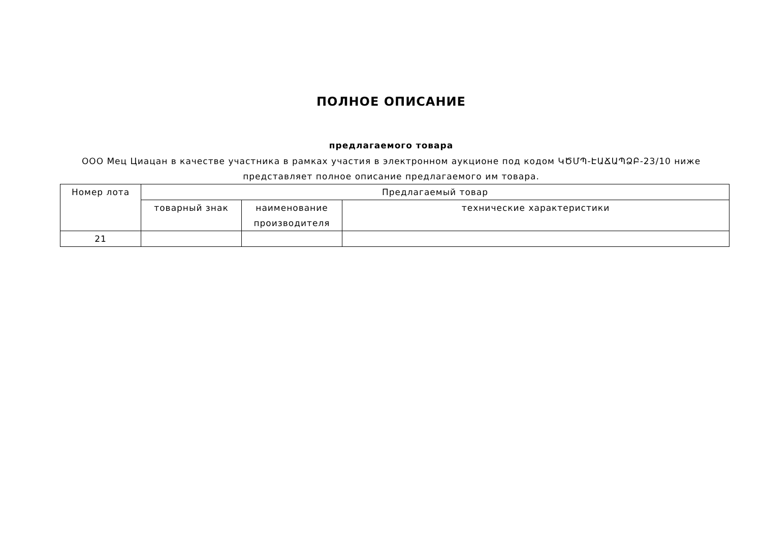ПОЛНОЕ ОПИСАНИЕ
предлагаемого товара
ООО Мец Циацан в качестве участника в рамках участия в электронном аукционе под кодом ԿԾՄՊ-ԷԱՃԱՊՁԲ-23/10 ниже представляет полное описание предлагаемого им товара.
| Номер лота | Предлагаемый товар | | |
| --- | --- | --- | --- |
| | товарный знак | наименование производителя | технические характеристики |
| 21 | | | |